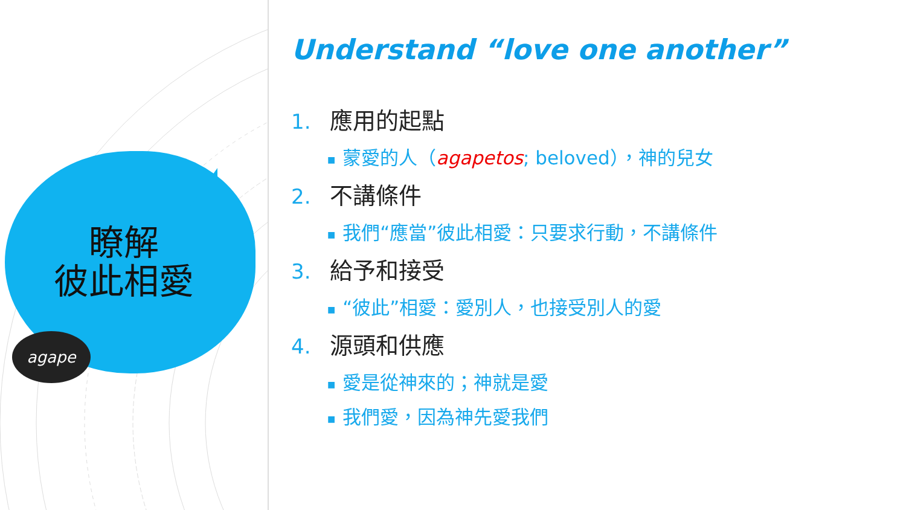瞭解
彼此相愛
agape
Understand “love one another”
1. 應用的起點
■ 蒙愛的人（agapetos; beloved），神的兒女
2. 不講條件
■ 我們“應當”彼此相愛：只要求行動，不講條件
3. 給予和接受
■ “彼此”相愛：愛別人，也接受別人的愛
4. 源頭和供應
■ 愛是從神來的；神就是愛
■ 我們愛，因為神先愛我們